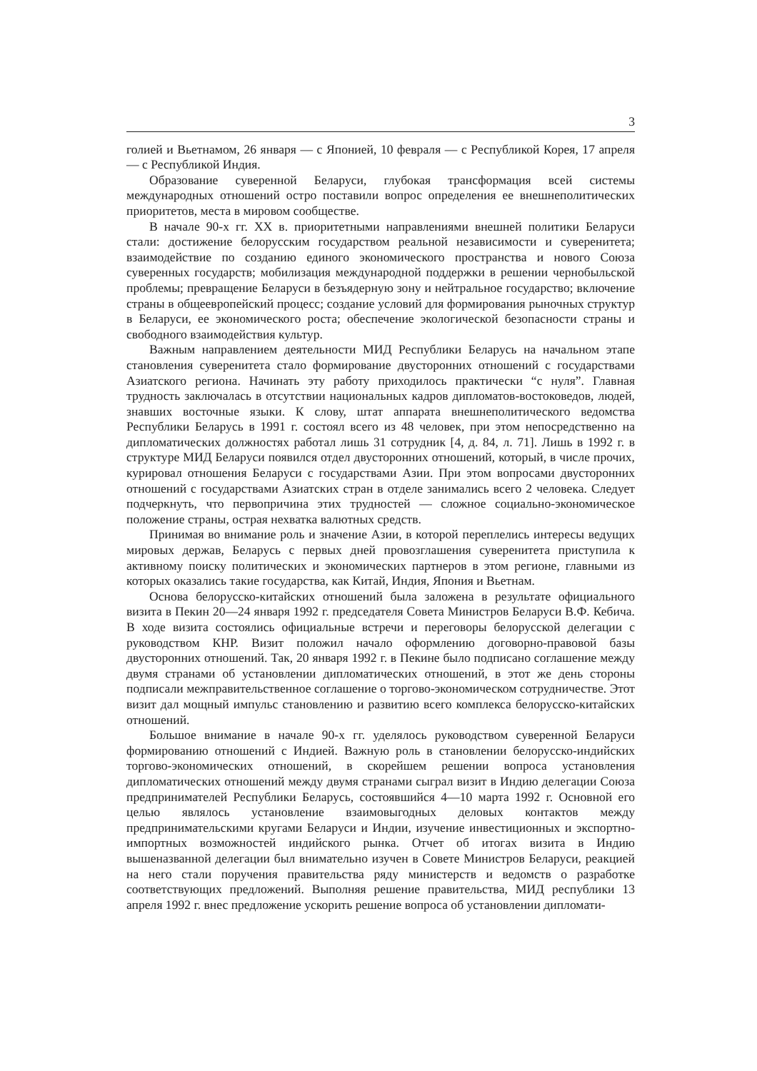3
голией и Вьетнамом, 26 января — с Японией, 10 февраля — с Республикой Корея, 17 апреля — с Республикой Индия.
Образование суверенной Беларуси, глубокая трансформация всей системы международных отношений остро поставили вопрос определения ее внешнеполитических приоритетов, места в мировом сообществе.
В начале 90-х гг. XX в. приоритетными направлениями внешней политики Беларуси стали: достижение белорусским государством реальной независимости и суверенитета; взаимодействие по созданию единого экономического пространства и нового Союза суверенных государств; мобилизация международной поддержки в решении чернобыльской проблемы; превращение Беларуси в безъядерную зону и нейтральное государство; включение страны в общеевропейский процесс; создание условий для формирования рыночных структур в Беларуси, ее экономического роста; обеспечение экологической безопасности страны и свободного взаимодействия культур.
Важным направлением деятельности МИД Республики Беларусь на начальном этапе становления суверенитета стало формирование двусторонних отношений с государствами Азиатского региона. Начинать эту работу приходилось практически “с нуля”. Главная трудность заключалась в отсутствии национальных кадров дипломатов-востоковедов, людей, знавших восточные языки. К слову, штат аппарата внешнеполитического ведомства Республики Беларусь в 1991 г. состоял всего из 48 человек, при этом непосредственно на дипломатических должностях работал лишь 31 сотрудник [4, д. 84, л. 71]. Лишь в 1992 г. в структуре МИД Беларуси появился отдел двусторонних отношений, который, в числе прочих, курировал отношения Беларуси с государствами Азии. При этом вопросами двусторонних отношений с государствами Азиатских стран в отделе занимались всего 2 человека. Следует подчеркнуть, что первопричина этих трудностей — сложное социально-экономическое положение страны, острая нехватка валютных средств.
Принимая во внимание роль и значение Азии, в которой переплелись интересы ведущих мировых держав, Беларусь с первых дней провозглашения суверенитета приступила к активному поиску политических и экономических партнеров в этом регионе, главными из которых оказались такие государства, как Китай, Индия, Япония и Вьетнам.
Основа белорусско-китайских отношений была заложена в результате официального визита в Пекин 20—24 января 1992 г. председателя Совета Министров Беларуси В.Ф. Кебича. В ходе визита состоялись официальные встречи и переговоры белорусской делегации с руководством КНР. Визит положил начало оформлению договорно-правовой базы двусторонних отношений. Так, 20 января 1992 г. в Пекине было подписано соглашение между двумя странами об установлении дипломатических отношений, в этот же день стороны подписали межправительственное соглашение о торгово-экономическом сотрудничестве. Этот визит дал мощный импульс становлению и развитию всего комплекса белорусско-китайских отношений.
Большое внимание в начале 90-х гг. уделялось руководством суверенной Беларуси формированию отношений с Индией. Важную роль в становлении белорусско-индийских торгово-экономических отношений, в скорейшем решении вопроса установления дипломатических отношений между двумя странами сыграл визит в Индию делегации Союза предпринимателей Республики Беларусь, состоявшийся 4—10 марта 1992 г. Основной его целью являлось установление взаимовыгодных деловых контактов между предпринимательскими кругами Беларуси и Индии, изучение инвестиционных и экспортно-импортных возможностей индийского рынка. Отчет об итогах визита в Индию вышеназванной делегации был внимательно изучен в Совете Министров Беларуси, реакцией на него стали поручения правительства ряду министерств и ведомств о разработке соответствующих предложений. Выполняя решение правительства, МИД республики 13 апреля 1992 г. внес предложение ускорить решение вопроса об установлении дипломати-